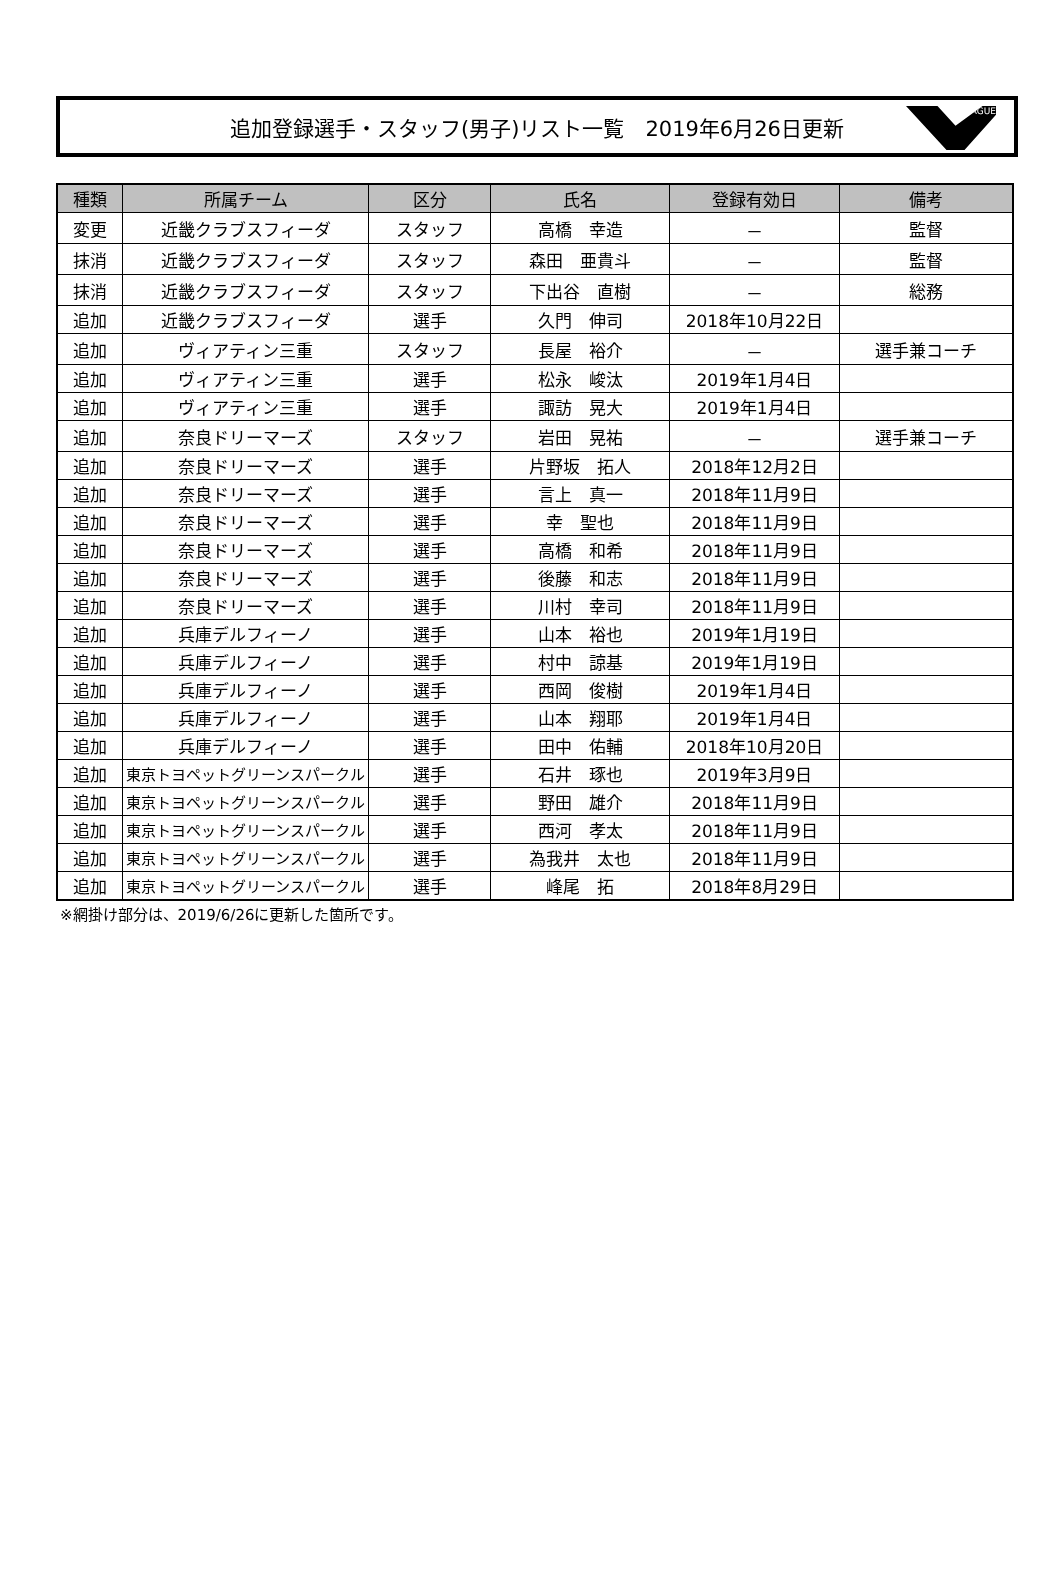追加登録選手・スタッフ(男子)リスト一覧　2019年6月26日更新
LEAGUE
| 種類 | 所属チーム | 区分 | 氏名 | 登録有効日 | 備考 |
| --- | --- | --- | --- | --- | --- |
| 変更 | 近畿クラブスフィーダ | スタッフ | 高橋 幸造 | － | 監督 |
| 抹消 | 近畿クラブスフィーダ | スタッフ | 森田 亜貴斗 | － | 監督 |
| 抹消 | 近畿クラブスフィーダ | スタッフ | 下出谷 直樹 | － | 総務 |
| 追加 | 近畿クラブスフィーダ | 選手 | 久門 伸司 | 2018年10月22日 | |
| 追加 | ヴィアティン三重 | スタッフ | 長屋 裕介 | － | 選手兼コーチ |
| 追加 | ヴィアティン三重 | 選手 | 松永 峻汰 | 2019年1月4日 | |
| 追加 | ヴィアティン三重 | 選手 | 諏訪 晃大 | 2019年1月4日 | |
| 追加 | 奈良ドリーマーズ | スタッフ | 岩田 晃祐 | － | 選手兼コーチ |
| 追加 | 奈良ドリーマーズ | 選手 | 片野坂 拓人 | 2018年12月2日 | |
| 追加 | 奈良ドリーマーズ | 選手 | 言上 真一 | 2018年11月9日 | |
| 追加 | 奈良ドリーマーズ | 選手 | 幸 聖也 | 2018年11月9日 | |
| 追加 | 奈良ドリーマーズ | 選手 | 高橋 和希 | 2018年11月9日 | |
| 追加 | 奈良ドリーマーズ | 選手 | 後藤 和志 | 2018年11月9日 | |
| 追加 | 奈良ドリーマーズ | 選手 | 川村 幸司 | 2018年11月9日 | |
| 追加 | 兵庫デルフィーノ | 選手 | 山本 裕也 | 2019年1月19日 | |
| 追加 | 兵庫デルフィーノ | 選手 | 村中 諒基 | 2019年1月19日 | |
| 追加 | 兵庫デルフィーノ | 選手 | 西岡 俊樹 | 2019年1月4日 | |
| 追加 | 兵庫デルフィーノ | 選手 | 山本 翔耶 | 2019年1月4日 | |
| 追加 | 兵庫デルフィーノ | 選手 | 田中 佑輔 | 2018年10月20日 | |
| 追加 | 東京トヨペットグリーンスパークル | 選手 | 石井 琢也 | 2019年3月9日 | |
| 追加 | 東京トヨペットグリーンスパークル | 選手 | 野田 雄介 | 2018年11月9日 | |
| 追加 | 東京トヨペットグリーンスパークル | 選手 | 西河 孝太 | 2018年11月9日 | |
| 追加 | 東京トヨペットグリーンスパークル | 選手 | 為我井 太也 | 2018年11月9日 | |
| 追加 | 東京トヨペットグリーンスパークル | 選手 | 峰尾 拓 | 2018年8月29日 | |
※網掛け部分は、2019/6/26に更新した箇所です。